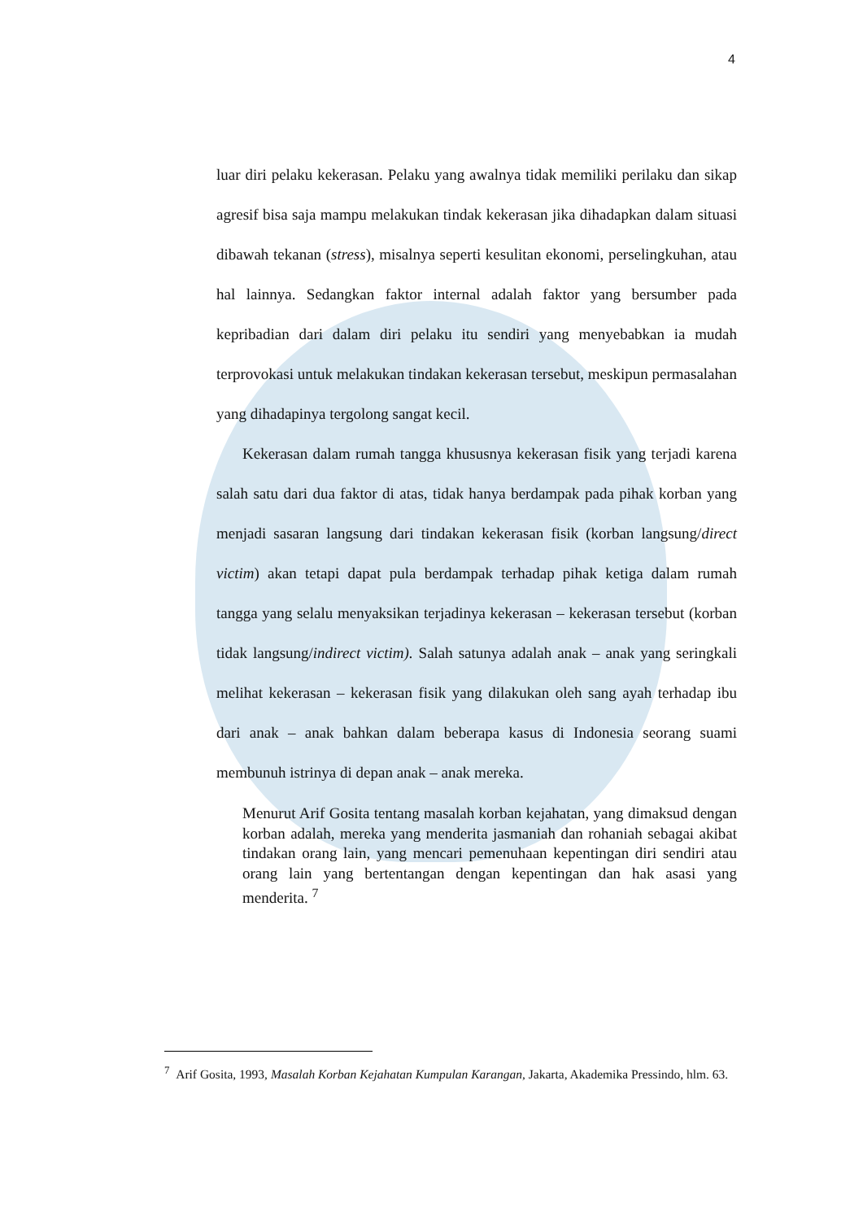4
luar diri pelaku kekerasan. Pelaku yang awalnya tidak memiliki perilaku dan sikap agresif bisa saja mampu melakukan tindak kekerasan jika dihadapkan dalam situasi dibawah tekanan (stress), misalnya seperti kesulitan ekonomi, perselingkuhan, atau hal lainnya. Sedangkan faktor internal adalah faktor yang bersumber pada kepribadian dari dalam diri pelaku itu sendiri yang menyebabkan ia mudah terprovokasi untuk melakukan tindakan kekerasan tersebut, meskipun permasalahan yang dihadapinya tergolong sangat kecil.
Kekerasan dalam rumah tangga khususnya kekerasan fisik yang terjadi karena salah satu dari dua faktor di atas, tidak hanya berdampak pada pihak korban yang menjadi sasaran langsung dari tindakan kekerasan fisik (korban langsung/direct victim) akan tetapi dapat pula berdampak terhadap pihak ketiga dalam rumah tangga yang selalu menyaksikan terjadinya kekerasan – kekerasan tersebut (korban tidak langsung/indirect victim). Salah satunya adalah anak – anak yang seringkali melihat kekerasan – kekerasan fisik yang dilakukan oleh sang ayah terhadap ibu dari anak – anak bahkan dalam beberapa kasus di Indonesia seorang suami membunuh istrinya di depan anak – anak mereka.
Menurut Arif Gosita tentang masalah korban kejahatan, yang dimaksud dengan korban adalah, mereka yang menderita jasmaniah dan rohaniah sebagai akibat tindakan orang lain, yang mencari pemenuhaan kepentingan diri sendiri atau orang lain yang bertentangan dengan kepentingan dan hak asasi yang menderita. <sup>7</sup>
<sup>7</sup> Arif Gosita, 1993, Masalah Korban Kejahatan Kumpulan Karangan, Jakarta, Akademika Pressindo, hlm. 63.